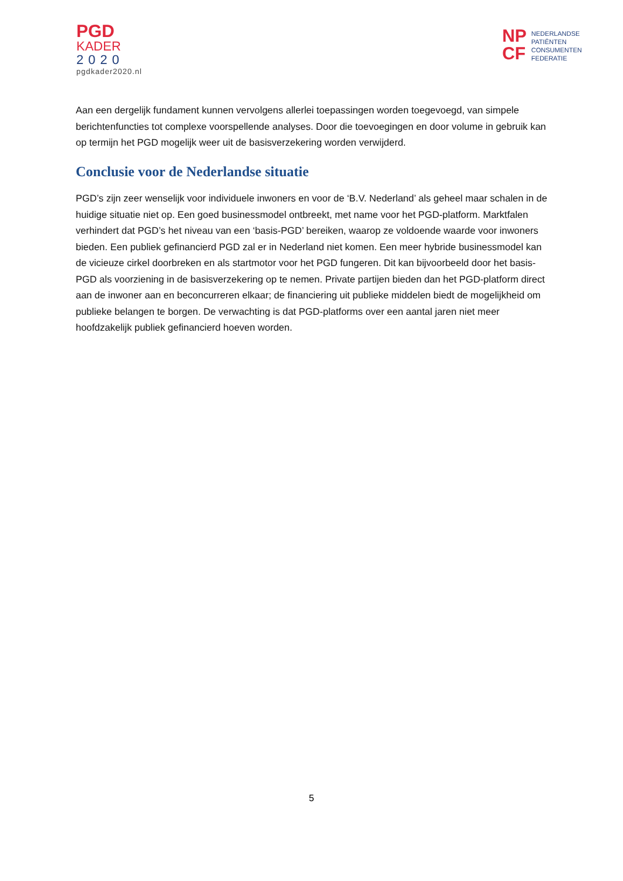PGD
KADER
2020
pgdkader2020.nl
NP
CF
NEDERLANDSE
PATIËNTEN
CONSUMENTEN
FEDERATIE
Aan een dergelijk fundament kunnen vervolgens allerlei toepassingen worden toegevoegd, van simpele berichtenfuncties tot complexe voorspellende analyses. Door die toevoegingen en door volume in gebruik kan op termijn het PGD mogelijk weer uit de basisverzekering worden verwijderd.
Conclusie voor de Nederlandse situatie
PGD’s zijn zeer wenselijk voor individuele inwoners en voor de ‘B.V. Nederland’ als geheel maar schalen in de huidige situatie niet op. Een goed businessmodel ontbreekt, met name voor het PGD-platform. Marktfalen verhindert dat PGD’s het niveau van een ‘basis-PGD’ bereiken, waarop ze voldoende waarde voor inwoners bieden. Een publiek gefinancierd PGD zal er in Nederland niet komen. Een meer hybride businessmodel kan de vicieuze cirkel doorbreken en als startmotor voor het PGD fungeren. Dit kan bijvoorbeeld door het basis-PGD als voorziening in de basisverzekering op te nemen. Private partijen bieden dan het PGD-platform direct aan de inwoner aan en beconcurreren elkaar; de financiering uit publieke middelen biedt de mogelijkheid om publieke belangen te borgen. De verwachting is dat PGD-platforms over een aantal jaren niet meer hoofdzakelijk publiek gefinancierd hoeven worden.
5